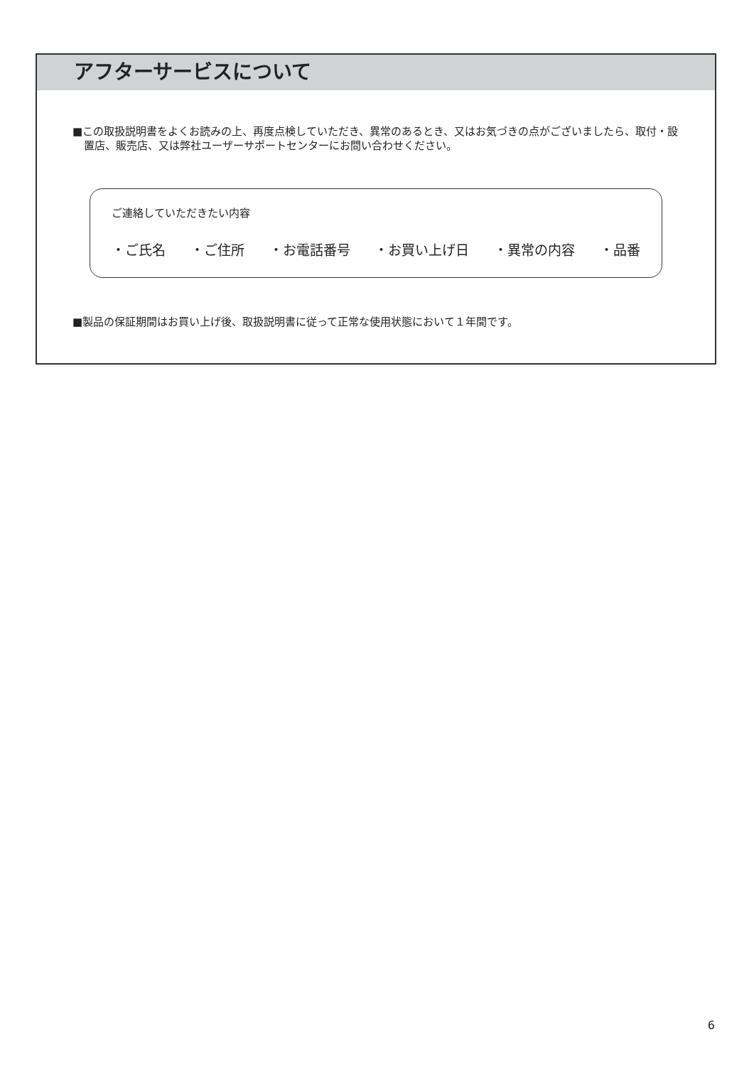アフターサービスについて
■この取扱説明書をよくお読みの上、再度点検していただき、異常のあるとき、又はお気づきの点がございましたら、取付・設置店、販売店、又は弊社ユーザーサポートセンターにお問い合わせください。
ご連絡していただきたい内容
・ご氏名 ・ご住所 ・お電話番号 ・お買い上げ日 ・異常の内容 ・品番
■製品の保証期間はお買い上げ後、取扱説明書に従って正常な使用状態において１年間です。
6